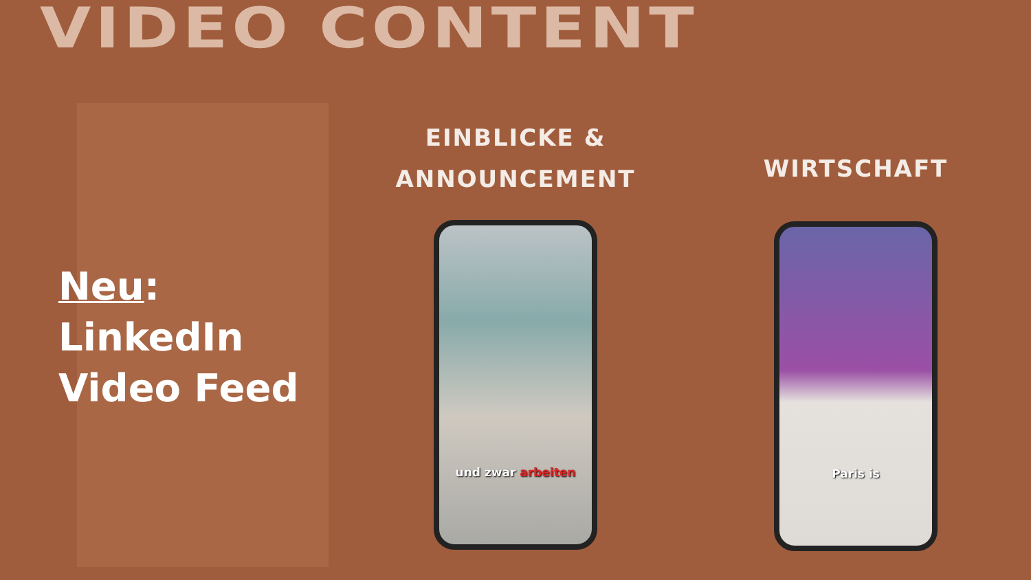VIDEO CONTENT
Neu:
LinkedIn
Video Feed
EINBLICKE &
ANNOUNCEMENT
und zwar arbeiten
WIRTSCHAFT
Paris is